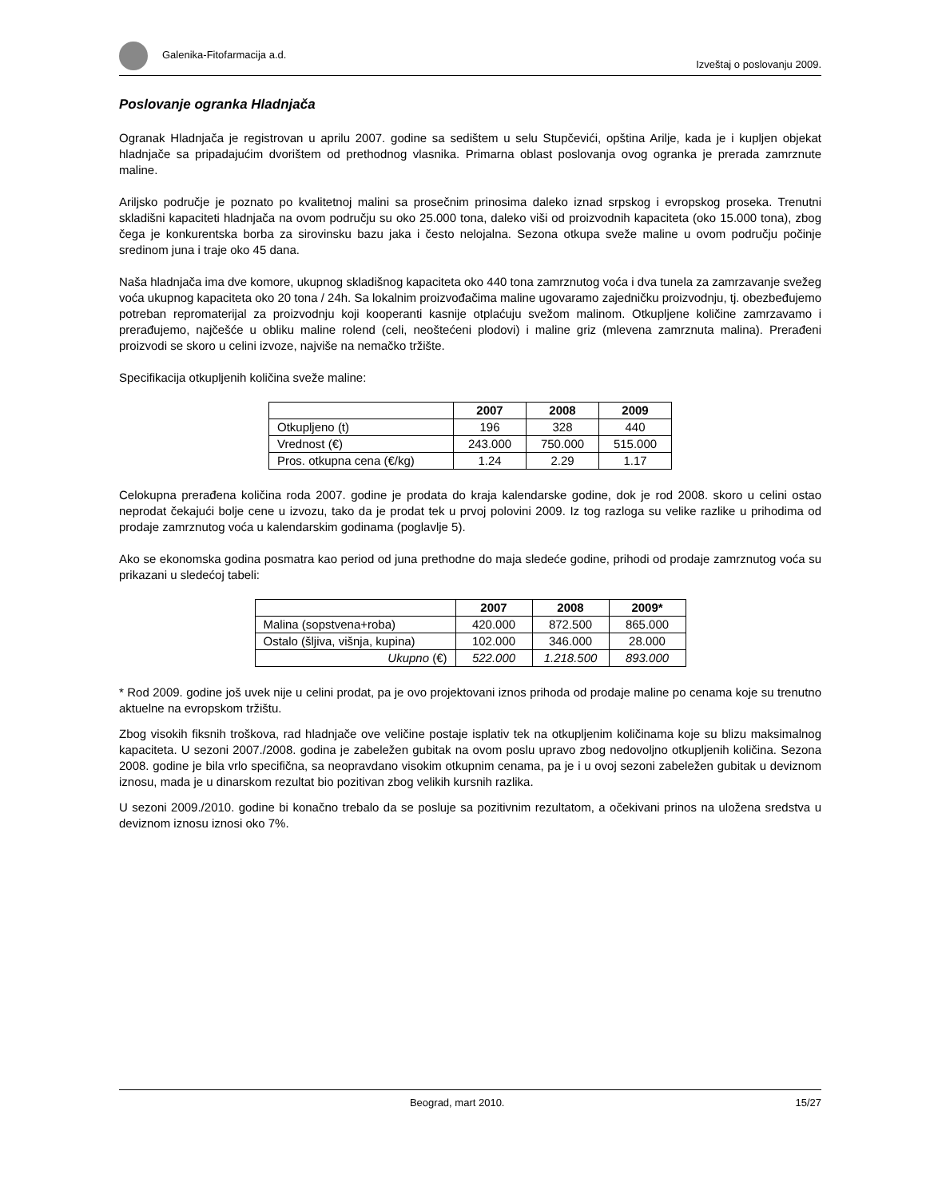Galenika-Fitofarmacija a.d. Izveštaj o poslovanju 2009.
Poslovanje ogranka Hladnjača
Ogranak Hladnjača je registrovan u aprilu 2007. godine sa sedištem u selu Stupčevići, opština Arilje, kada je i kupljen objekat hladnjače sa pripadajućim dvorištem od prethodnog vlasnika. Primarna oblast poslovanja ovog ogranka je prerada zamrznute maline.
Ariljsko područje je poznato po kvalitetnoj malini sa prosečnim prinosima daleko iznad srpskog i evropskog proseka. Trenutni skladišni kapaciteti hladnjača na ovom području su oko 25.000 tona, daleko viši od proizvodnih kapaciteta (oko 15.000 tona), zbog čega je konkurentska borba za sirovinsku bazu jaka i često nelojalna. Sezona otkupa sveže maline u ovom području počinje sredinom juna i traje oko 45 dana.
Naša hladnjača ima dve komore, ukupnog skladišnog kapaciteta oko 440 tona zamrznutog voća i dva tunela za zamrzavanje svežeg voća ukupnog kapaciteta oko 20 tona / 24h. Sa lokalnim proizvođačima maline ugovaramo zajedničku proizvodnju, tj. obezbeđujemo potreban repromaterijal za proizvodnju koji kooperanti kasnije otplaćuju svežom malinom. Otkupljene količine zamrzavamo i prerađujemo, najčešće u obliku maline rolend (celi, neoštećeni plodovi) i maline griz (mlevena zamrznuta malina). Prerađeni proizvodi se skoro u celini izvoze, najviše na nemačko tržište.
Specifikacija otkupljenih količina sveže maline:
| | 2007 | 2008 | 2009 |
| --- | --- | --- | --- |
| Otkupljeno (t) | 196 | 328 | 440 |
| Vrednost (€) | 243.000 | 750.000 | 515.000 |
| Pros. otkupna cena (€/kg) | 1.24 | 2.29 | 1.17 |
Celokupna prerađena količina roda 2007. godine je prodata do kraja kalendarske godine, dok je rod 2008. skoro u celini ostao neprodat čekajući bolje cene u izvozu, tako da je prodat tek u prvoj polovini 2009. Iz tog razloga su velike razlike u prihodima od prodaje zamrznutog voća u kalendarskim godinama (poglavlje 5).
Ako se ekonomska godina posmatra kao period od juna prethodne do maja sledeće godine, prihodi od prodaje zamrznutog voća su prikazani u sledećoj tabeli:
| | 2007 | 2008 | 2009* |
| --- | --- | --- | --- |
| Malina (sopstvena+roba) | 420.000 | 872.500 | 865.000 |
| Ostalo (šljiva, višnja, kupina) | 102.000 | 346.000 | 28.000 |
| Ukupno (€) | 522.000 | 1.218.500 | 893.000 |
* Rod 2009. godine još uvek nije u celini prodat, pa je ovo projektovani iznos prihoda od prodaje maline po cenama koje su trenutno aktuelne na evropskom tržištu.
Zbog visokih fiksnih troškova, rad hladnjače ove veličine postaje isplativ tek na otkupljenim količinama koje su blizu maksimalnog kapaciteta. U sezoni 2007./2008. godina je zabeležen gubitak na ovom poslu upravo zbog nedovoljno otkupljenih količina. Sezona 2008. godine je bila vrlo specifična, sa neopravdano visokim otkupnim cenama, pa je i u ovoj sezoni zabeležen gubitak u deviznom iznosu, mada je u dinarskom rezultat bio pozitivan zbog velikih kursnih razlika.
U sezoni 2009./2010. godine bi konačno trebalo da se posluje sa pozitivnim rezultatom, a očekivani prinos na uložena sredstva u deviznom iznosu iznosi oko 7%.
Beograd, mart 2010. 15/27